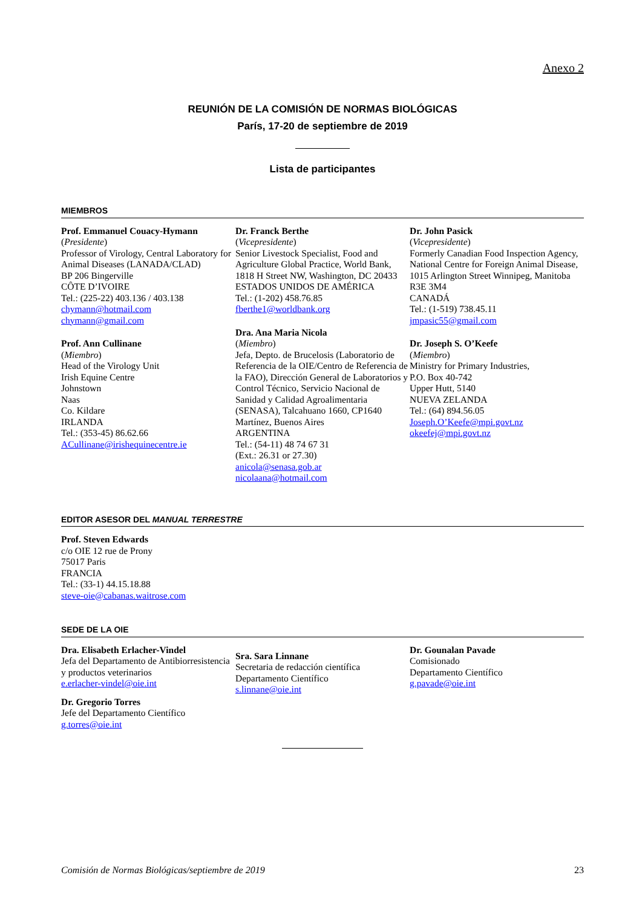Anexo 2
REUNIÓN DE LA COMISIÓN DE NORMAS BIOLÓGICAS
París, 17-20 de septiembre de 2019
Lista de participantes
MIEMBROS
Prof. Emmanuel Couacy-Hymann
(Presidente)
Professor of Virology, Central Laboratory for Animal Diseases (LANADA/CLAD)
BP 206 Bingerville
CÔTE D’IVOIRE
Tel.: (225-22) 403.136 / 403.138
chymann@hotmail.com
chymann@gmail.com
Prof. Ann Cullinane
(Miembro)
Head of the Virology Unit
Irish Equine Centre
Johnstown
Naas
Co. Kildare
IRLANDA
Tel.: (353-45) 86.62.66
ACullinane@irishequinecentre.ie
Dr. Franck Berthe
(Vicepresidente)
Senior Livestock Specialist, Food and Agriculture Global Practice, World Bank, 1818 H Street NW, Washington, DC 20433
ESTADOS UNIDOS DE AMÉRICA
Tel.: (1-202) 458.76.85
fberthe1@worldbank.org
Dra. Ana Maria Nicola
(Miembro)
Jefa, Depto. de Brucelosis (Laboratorio de Referencia de la OIE/Centro de Referencia de la FAO), Dirección General de Laboratorios y Control Técnico, Servicio Nacional de Sanidad y Calidad Agroalimentaria (SENASA), Talcahuano 1660, CP1640 Martínez, Buenos Aires
ARGENTINA
Tel.: (54-11) 48 74 67 31
(Ext.: 26.31 or 27.30)
anicola@senasa.gob.ar
nicolaana@hotmail.com
Dr. John Pasick
(Vicepresidente)
Formerly Canadian Food Inspection Agency, National Centre for Foreign Animal Disease, 1015 Arlington Street Winnipeg, Manitoba R3E 3M4
CANADÁ
Tel.: (1-519) 738.45.11
jmpasic55@gmail.com
Dr. Joseph S. O’Keefe
(Miembro)
Ministry for Primary Industries,
P.O. Box 40-742
Upper Hutt, 5140
NUEVA ZELANDA
Tel.: (64) 894.56.05
Joseph.O’Keefe@mpi.govt.nz
okeefej@mpi.govt.nz
EDITOR ASESOR DEL MANUAL TERRESTRE
Prof. Steven Edwards
c/o OIE 12 rue de Prony
75017 Paris
FRANCIA
Tel.: (33-1) 44.15.18.88
steve-oie@cabanas.waitrose.com
SEDE DE LA OIE
Dra. Elisabeth Erlacher-Vindel
Jefa del Departamento de Antibiorresistencia y productos veterinarios
e.erlacher-vindel@oie.int
Dr. Gregorio Torres
Jefe del Departamento Científico
g.torres@oie.int
Sra. Sara Linnane
Secretaria de redacción científica
Departamento Científico
s.linnane@oie.int
Dr. Gounalan Pavade
Comisionado
Departamento Científico
g.pavade@oie.int
Comisión de Normas Biológicas/septiembre de 2019 23